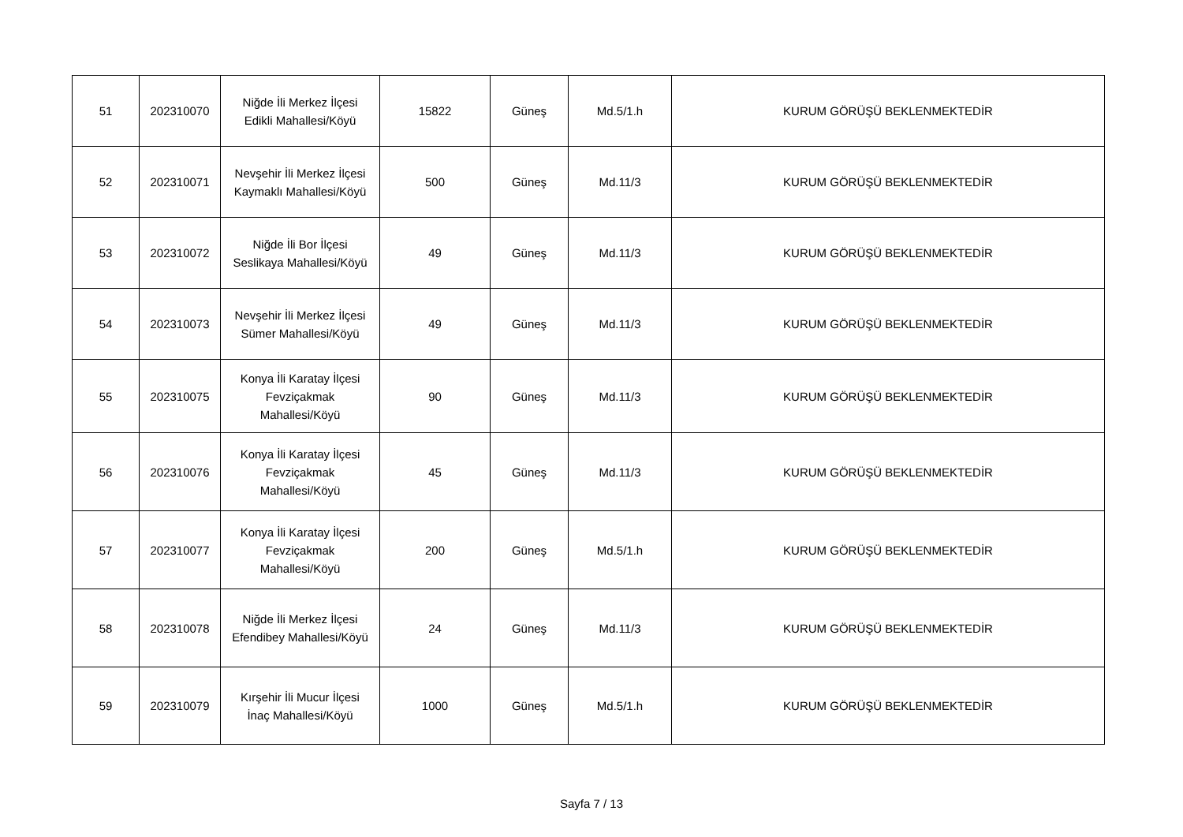| 51 | 202310070 | Niğde İli Merkez İlçesi Edikli Mahallesi/Köyü | 15822 | Güneş | Md.5/1.h | KURUM GÖRÜŞÜ BEKLENMEKTEDİR |
| 52 | 202310071 | Nevşehir İli Merkez İlçesi Kaymaklı Mahallesi/Köyü | 500 | Güneş | Md.11/3 | KURUM GÖRÜŞÜ BEKLENMEKTEDİR |
| 53 | 202310072 | Niğde İli Bor İlçesi Seslikaya Mahallesi/Köyü | 49 | Güneş | Md.11/3 | KURUM GÖRÜŞÜ BEKLENMEKTEDİR |
| 54 | 202310073 | Nevşehir İli Merkez İlçesi Sümer Mahallesi/Köyü | 49 | Güneş | Md.11/3 | KURUM GÖRÜŞÜ BEKLENMEKTEDİR |
| 55 | 202310075 | Konya İli Karatay İlçesi Fevziçakmak Mahallesi/Köyü | 90 | Güneş | Md.11/3 | KURUM GÖRÜŞÜ BEKLENMEKTEDİR |
| 56 | 202310076 | Konya İli Karatay İlçesi Fevziçakmak Mahallesi/Köyü | 45 | Güneş | Md.11/3 | KURUM GÖRÜŞÜ BEKLENMEKTEDİR |
| 57 | 202310077 | Konya İli Karatay İlçesi Fevziçakmak Mahallesi/Köyü | 200 | Güneş | Md.5/1.h | KURUM GÖRÜŞÜ BEKLENMEKTEDİR |
| 58 | 202310078 | Niğde İli Merkez İlçesi Efendibey Mahallesi/Köyü | 24 | Güneş | Md.11/3 | KURUM GÖRÜŞÜ BEKLENMEKTEDİR |
| 59 | 202310079 | Kırşehir İli Mucur İlçesi İnaç Mahallesi/Köyü | 1000 | Güneş | Md.5/1.h | KURUM GÖRÜŞÜ BEKLENMEKTEDİR |
Sayfa 7 / 13